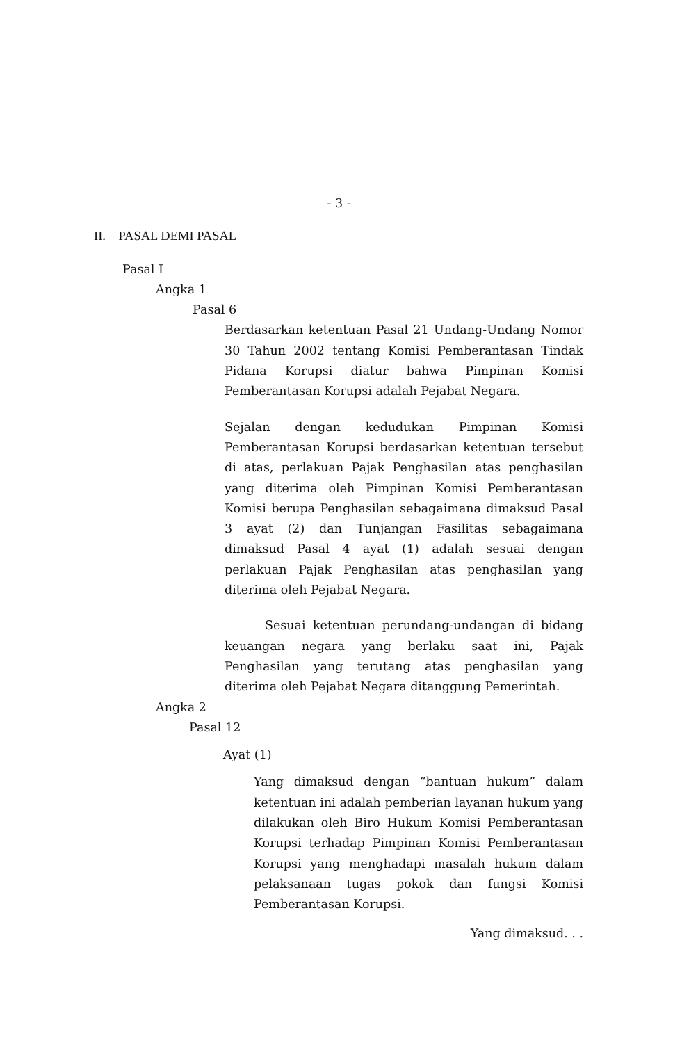- 3 -
II. PASAL DEMI PASAL
Pasal I
Angka 1
Pasal 6
Berdasarkan ketentuan Pasal 21 Undang-Undang Nomor 30 Tahun 2002 tentang Komisi Pemberantasan Tindak Pidana Korupsi diatur bahwa Pimpinan Komisi Pemberantasan Korupsi adalah Pejabat Negara.
Sejalan dengan kedudukan Pimpinan Komisi Pemberantasan Korupsi berdasarkan ketentuan tersebut di atas, perlakuan Pajak Penghasilan atas penghasilan yang diterima oleh Pimpinan Komisi Pemberantasan Komisi berupa Penghasilan sebagaimana dimaksud Pasal 3 ayat (2) dan Tunjangan Fasilitas sebagaimana dimaksud Pasal 4 ayat (1) adalah sesuai dengan perlakuan Pajak Penghasilan atas penghasilan yang diterima oleh Pejabat Negara.
Sesuai ketentuan perundang-undangan di bidang keuangan negara yang berlaku saat ini, Pajak Penghasilan yang terutang atas penghasilan yang diterima oleh Pejabat Negara ditanggung Pemerintah.
Angka 2
Pasal 12
Ayat (1)
Yang dimaksud dengan “bantuan hukum” dalam ketentuan ini adalah pemberian layanan hukum yang dilakukan oleh Biro Hukum Komisi Pemberantasan Korupsi terhadap Pimpinan Komisi Pemberantasan Korupsi yang menghadapi masalah hukum dalam pelaksanaan tugas pokok dan fungsi Komisi Pemberantasan Korupsi.
Yang dimaksud. . .